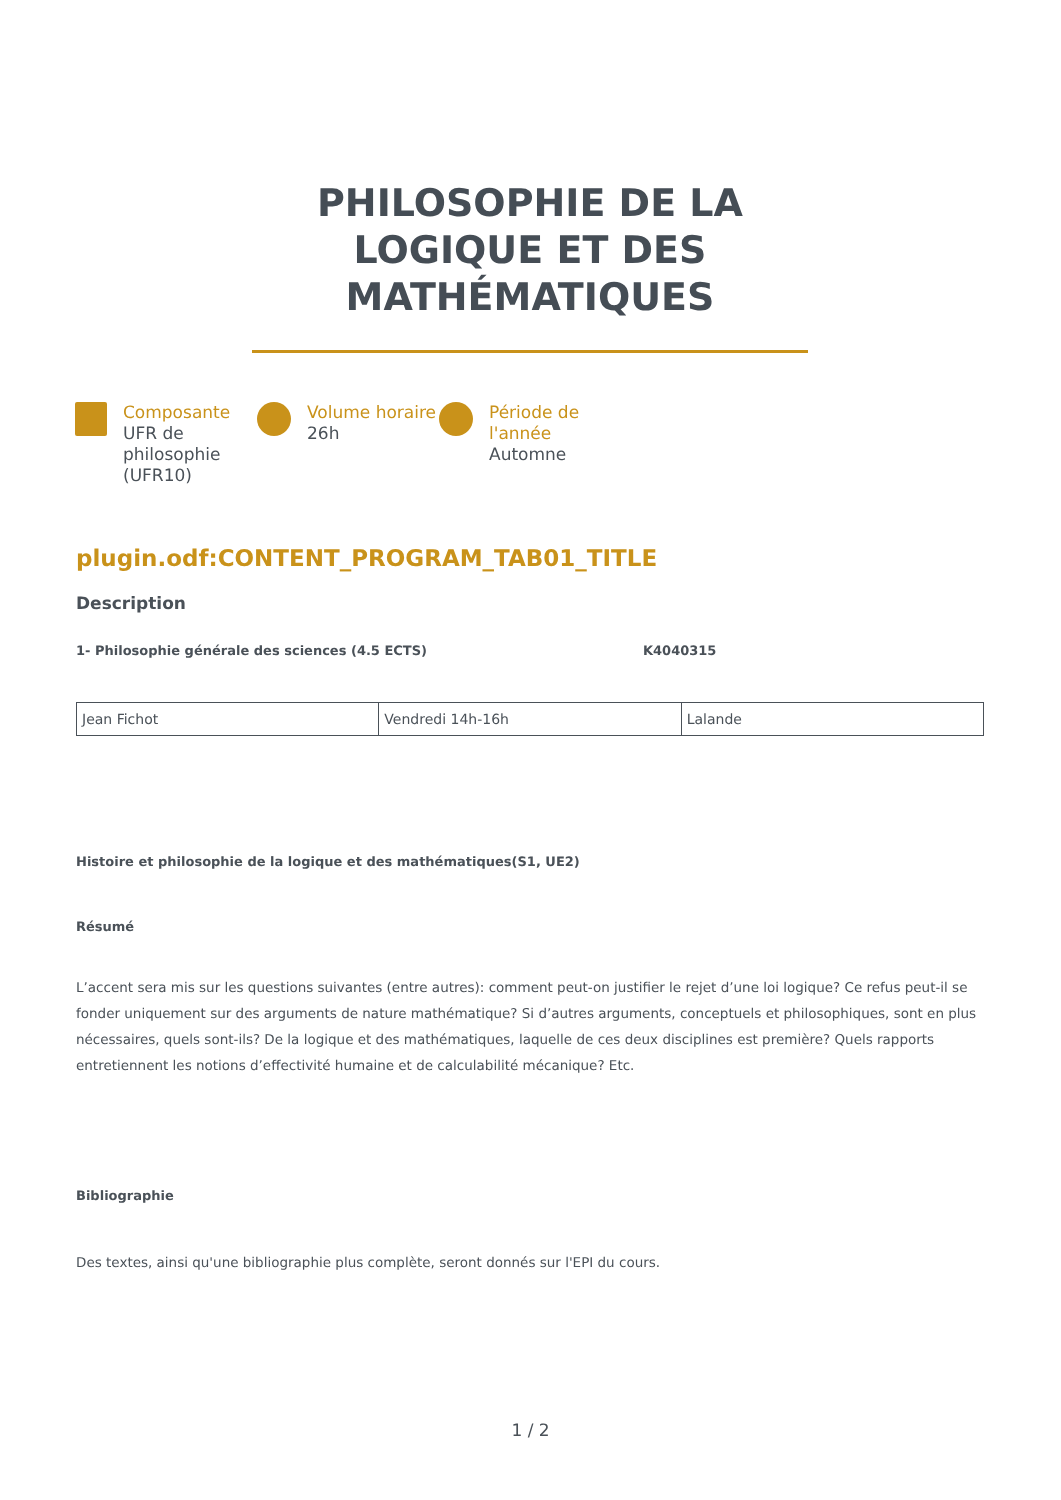PHILOSOPHIE DE LA LOGIQUE ET DES MATHÉMATIQUES
Composante
UFR de philosophie (UFR10)
Volume horaire
26h
Période de l'année
Automne
plugin.odf:CONTENT_PROGRAM_TAB01_TITLE
Description
1- Philosophie générale des sciences (4.5 ECTS) K4040315
| Jean Fichot | Vendredi 14h-16h | Lalande |
Histoire et philosophie de la logique et des mathématiques(S1, UE2)
Résumé
L’accent sera mis sur les questions suivantes (entre autres): comment peut-on justifier le rejet d’une loi logique? Ce refus peut-il se fonder uniquement sur des arguments de nature mathématique? Si d’autres arguments, conceptuels et philosophiques, sont en plus nécessaires, quels sont-ils? De la logique et des mathématiques, laquelle de ces deux disciplines est première? Quels rapports entretiennent les notions d’effectivité humaine et de calculabilité mécanique? Etc.
Bibliographie
Des textes, ainsi qu'une bibliographie plus complète, seront donnés sur l'EPI du cours.
1 / 2